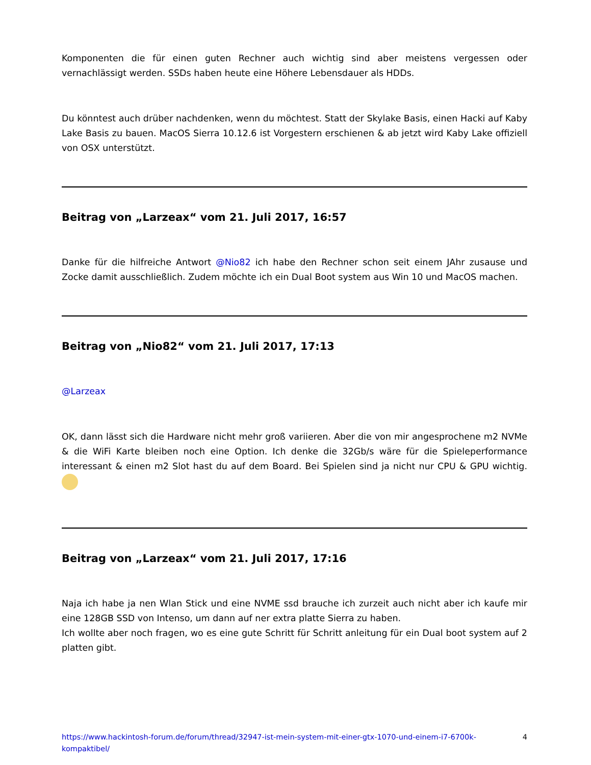Komponenten die für einen guten Rechner auch wichtig sind aber meistens vergessen oder vernachlässigt werden. SSDs haben heute eine Höhere Lebensdauer als HDDs.
Du könntest auch drüber nachdenken, wenn du möchtest. Statt der Skylake Basis, einen Hacki auf Kaby Lake Basis zu bauen. MacOS Sierra 10.12.6 ist Vorgestern erschienen & ab jetzt wird Kaby Lake offiziell von OSX unterstützt.
Beitrag von „Larzeax“ vom 21. Juli 2017, 16:57
Danke für die hilfreiche Antwort @Nio82 ich habe den Rechner schon seit einem JAhr zusause und Zocke damit ausschließlich. Zudem möchte ich ein Dual Boot system aus Win 10 und MacOS machen.
Beitrag von „Nio82“ vom 21. Juli 2017, 17:13
@Larzeax
OK, dann lässt sich die Hardware nicht mehr groß variieren. Aber die von mir angesprochene m2 NVMe & die WiFi Karte bleiben noch eine Option. Ich denke die 32Gb/s wäre für die Spieleperformance interessant & einen m2 Slot hast du auf dem Board. Bei Spielen sind ja nicht nur CPU & GPU wichtig.
Beitrag von „Larzeax“ vom 21. Juli 2017, 17:16
Naja ich habe ja nen Wlan Stick und eine NVME ssd brauche ich zurzeit auch nicht aber ich kaufe mir eine 128GB SSD von Intenso, um dann auf ner extra platte Sierra zu haben.
Ich wollte aber noch fragen, wo es eine gute Schritt für Schritt anleitung für ein Dual boot system auf 2 platten gibt.
https://www.hackintosh-forum.de/forum/thread/32947-ist-mein-system-mit-einer-gtx-1070-und-einem-i7-6700k-kompaktibel/ 4